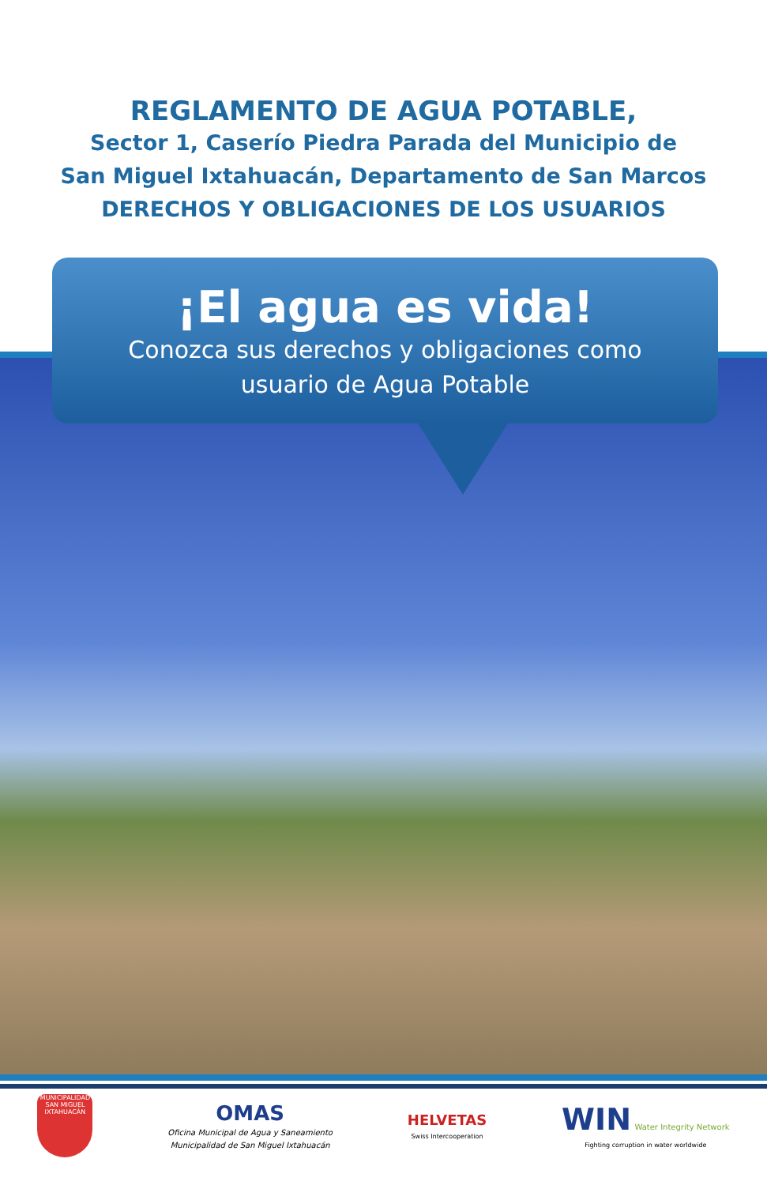REGLAMENTO DE AGUA POTABLE,
Sector 1, Caserío Piedra Parada del Municipio de
San Miguel Ixtahuacán, Departamento de San Marcos
DERECHOS Y OBLIGACIONES DE LOS USUARIOS
¡El agua es vida!
Conozca sus derechos y obligaciones como
usuario de Agua Potable
MUNICIPALIDAD
SAN MIGUEL IXTAHUACÁN
OMAS
Oficina Municipal de Agua y Saneamiento
Municipalidad de San Miguel Ixtahuacán
HELVETAS
Swiss Intercooperation
WIN Water Integrity Network
Fighting corruption in water worldwide